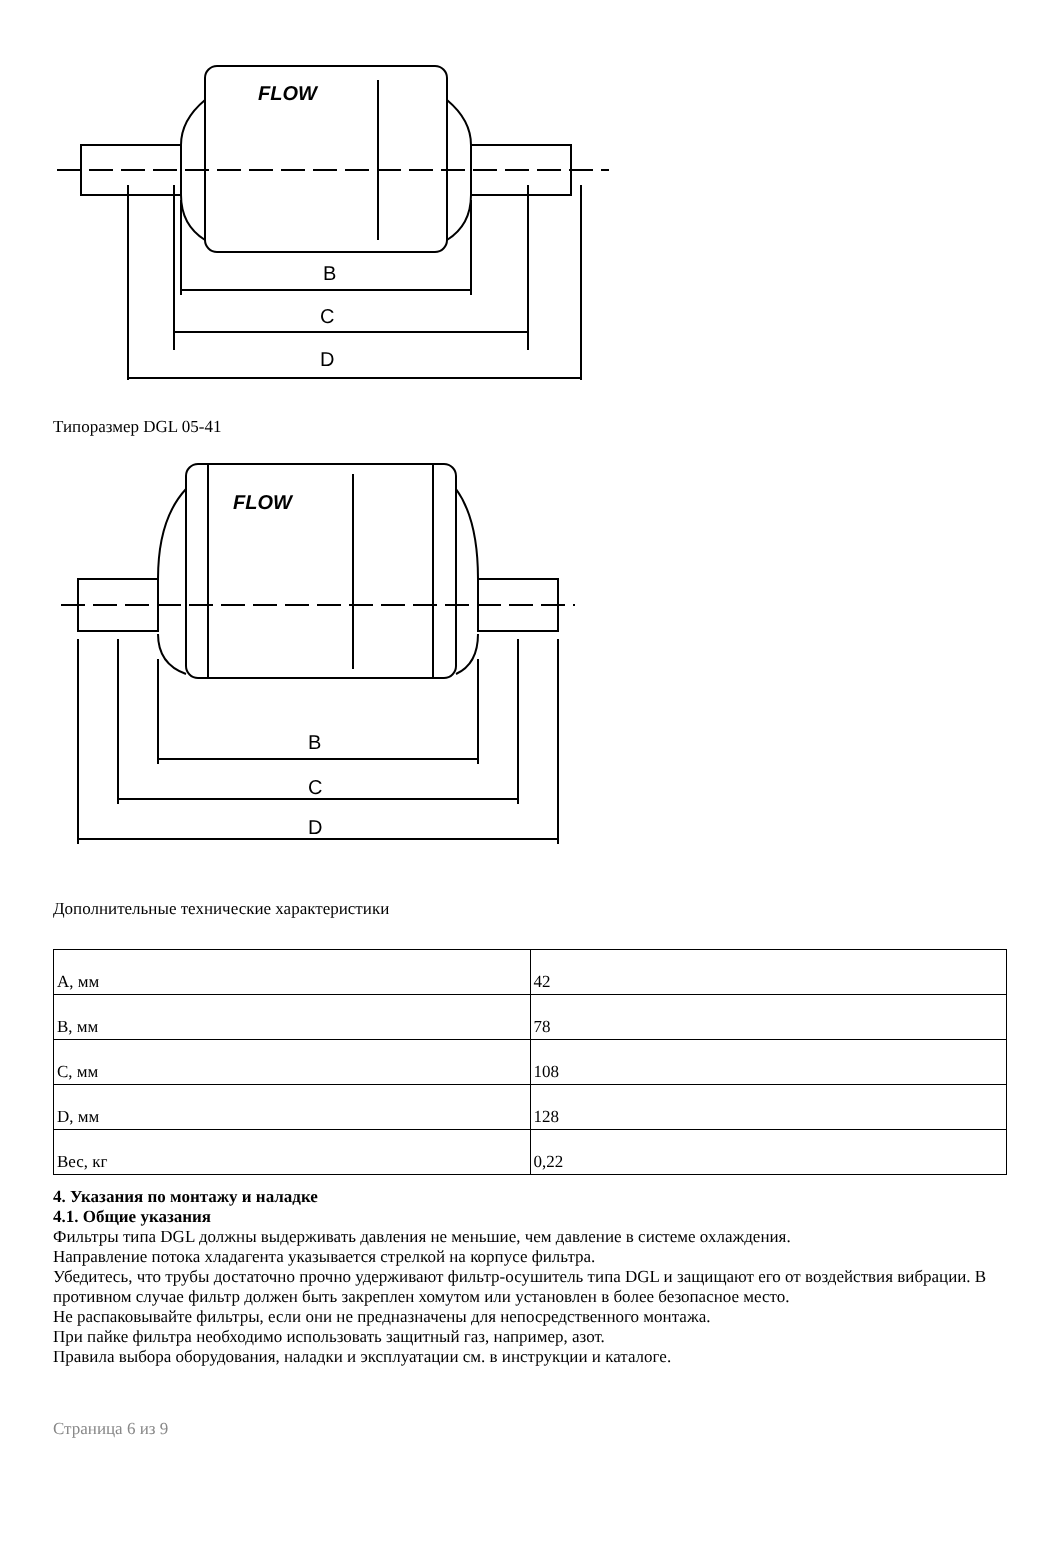FLOW
B
C
D
Типоразмер DGL 05-41
FLOW
B
C
D
Дополнительные технические характеристики
| A, мм | 42 |
| B, мм | 78 |
| C, мм | 108 |
| D, мм | 128 |
| Вес, кг | 0,22 |
4. Указания по монтажу и наладке
4.1. Общие указания
Фильтры типа DGL должны выдерживать давления не меньшие, чем давление в системе охлаждения.
Направление потока хладагента указывается стрелкой на корпусе фильтра.
Убедитесь, что трубы достаточно прочно удерживают фильтр-осушитель типа DGL и защищают его от воздействия вибрации. В противном случае фильтр должен быть закреплен хомутом или установлен в более безопасное место.
Не распаковывайте фильтры, если они не предназначены для непосредственного монтажа.
При пайке фильтра необходимо использовать защитный газ, например, азот.
Правила выбора оборудования, наладки и эксплуатации см. в инструкции и каталоге.
Страница 6 из 9